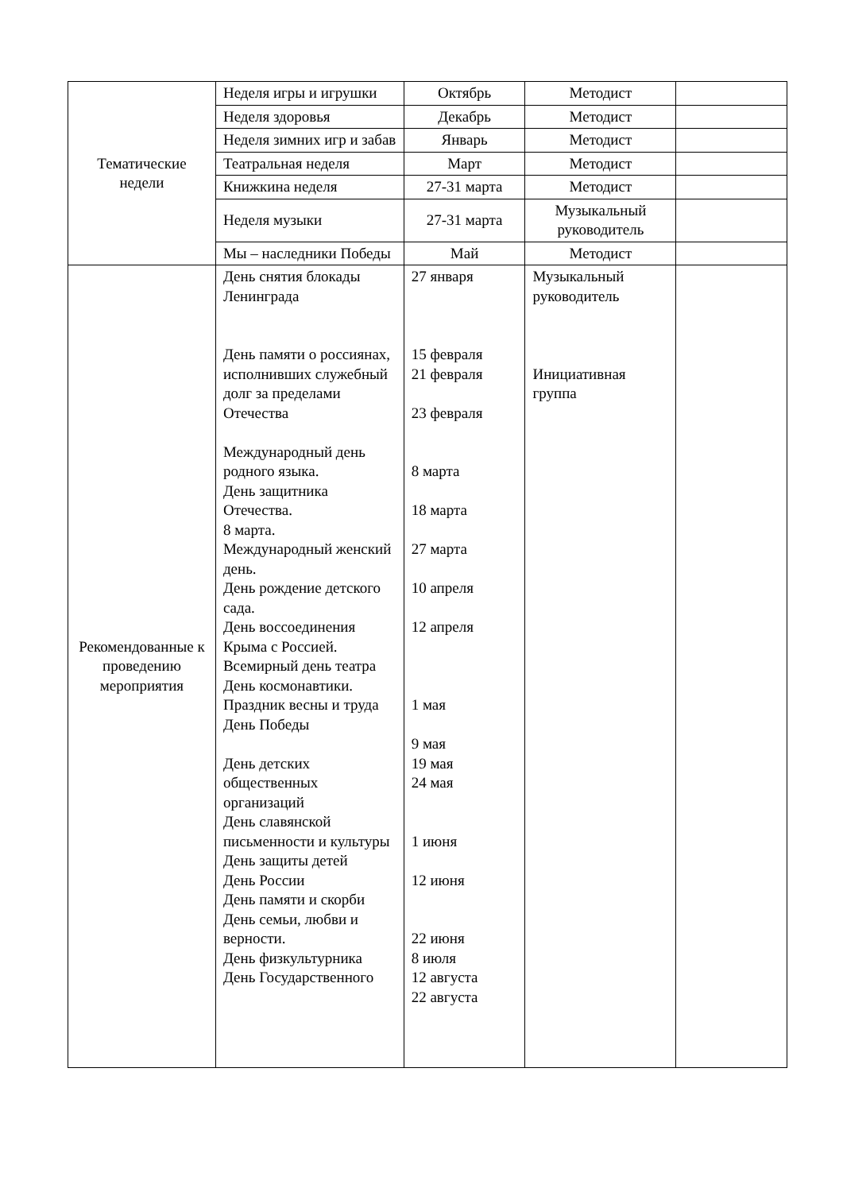| Тематические недели | Неделя игры и игрушки | Октябрь | Методист | |
| | Неделя здоровья | Декабрь | Методист | |
| | Неделя зимних игр и забав | Январь | Методист | |
| | Театральная неделя | Март | Методист | |
| | Книжкина неделя | 27-31 марта | Методист | |
| | Неделя музыки | 27-31 марта | Музыкальный руководитель | |
| | Мы – наследники Победы | Май | Методист | |
| Рекомендованные к проведению мероприятия | День снятия блокады Ленинграда День памяти о россиянах, исполнивших служебный долг за пределами Отечества Международный день родного языка. День защитника Отечества. 8 марта. Международный женский день. День рождение детского сада. День воссоединения Крыма с Россией. Всемирный день театра День космонавтики. Праздник весны и труда День Победы День детских общественных организаций День славянской письменности и культуры День защиты детей День России День памяти и скорби День семьи, любви и верности. День физкультурника День Государственного | 27 января 15 февраля 21 февраля 23 февраля 8 марта 18 марта 27 марта 10 апреля 12 апреля 1 мая 9 мая 19 мая 24 мая 1 июня 12 июня 22 июня 8 июля 12 августа 22 августа | Музыкальный руководитель Инициативная группа | |